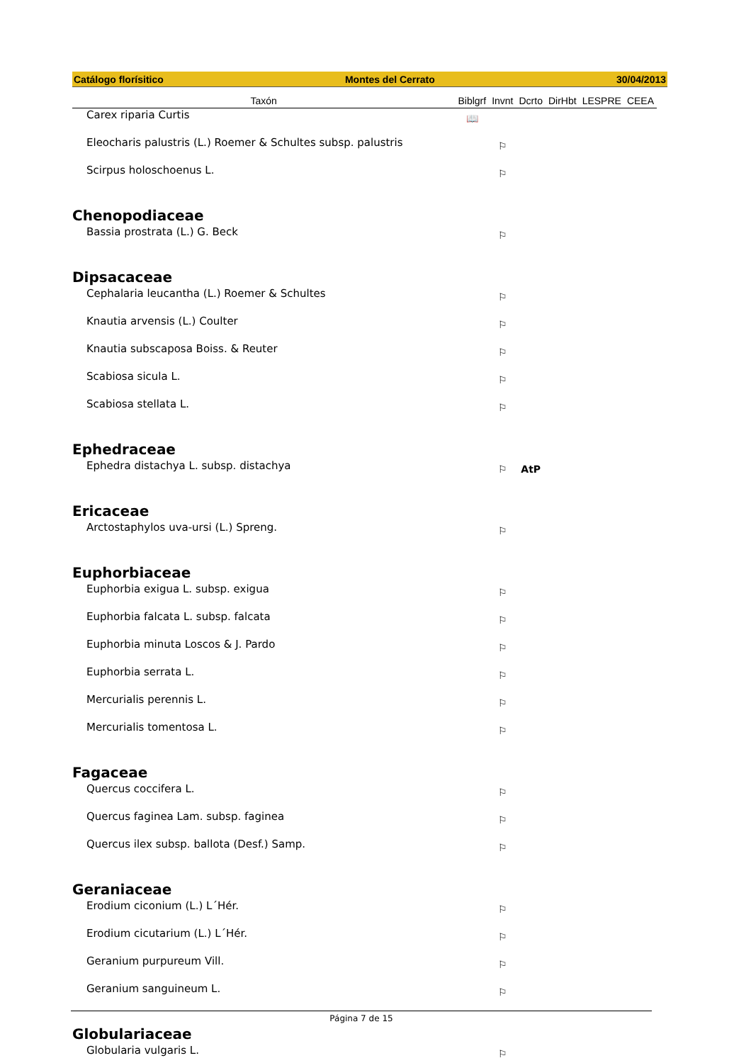Catálogo florísitico Montes del Cerrato 30/04/2013
| Taxón | Biblgrf | Invnt | Dcrto | DirHbt | LESPRE | CEEA |
| --- | --- | --- | --- | --- | --- | --- |
| Carex riparia Curtis | 📖 | | | | | |
| Eleocharis palustris (L.) Roemer & Schultes subsp. palustris | | ⚐ | | | | |
| Scirpus holoschoenus L. | | ⚐ | | | | |
| Chenopodiaceae | | | | | | |
| Bassia prostrata (L.) G. Beck | | ⚐ | | | | |
| Dipsacaceae | | | | | | |
| Cephalaria leucantha (L.) Roemer & Schultes | | ⚐ | | | | |
| Knautia arvensis (L.) Coulter | | ⚐ | | | | |
| Knautia subscaposa Boiss. & Reuter | | ⚐ | | | | |
| Scabiosa sicula L. | | ⚐ | | | | |
| Scabiosa stellata L. | | ⚐ | | | | |
| Ephedraceae | | | | | | |
| Ephedra distachya L. subsp. distachya | | ⚐ | AtP | | | |
| Ericaceae | | | | | | |
| Arctostaphylos uva-ursi (L.) Spreng. | | ⚐ | | | | |
| Euphorbiaceae | | | | | | |
| Euphorbia exigua L. subsp. exigua | | ⚐ | | | | |
| Euphorbia falcata L. subsp. falcata | | ⚐ | | | | |
| Euphorbia minuta Loscos & J. Pardo | | ⚐ | | | | |
| Euphorbia serrata L. | | ⚐ | | | | |
| Mercurialis perennis L. | | ⚐ | | | | |
| Mercurialis tomentosa L. | | ⚐ | | | | |
| Fagaceae | | | | | | |
| Quercus coccifera L. | | ⚐ | | | | |
| Quercus faginea Lam. subsp. faginea | | ⚐ | | | | |
| Quercus ilex subsp. ballota (Desf.) Samp. | | ⚐ | | | | |
| Geraniaceae | | | | | | |
| Erodium ciconium (L.) L´Hér. | | ⚐ | | | | |
| Erodium cicutarium (L.) L´Hér. | | ⚐ | | | | |
| Geranium purpureum Vill. | | ⚐ | | | | |
| Geranium sanguineum L. | | ⚐ | | | | |
| Globulariaceae | | | | | | |
| Globularia vulgaris L. | | ⚐ | | | | |
Página 7 de 15